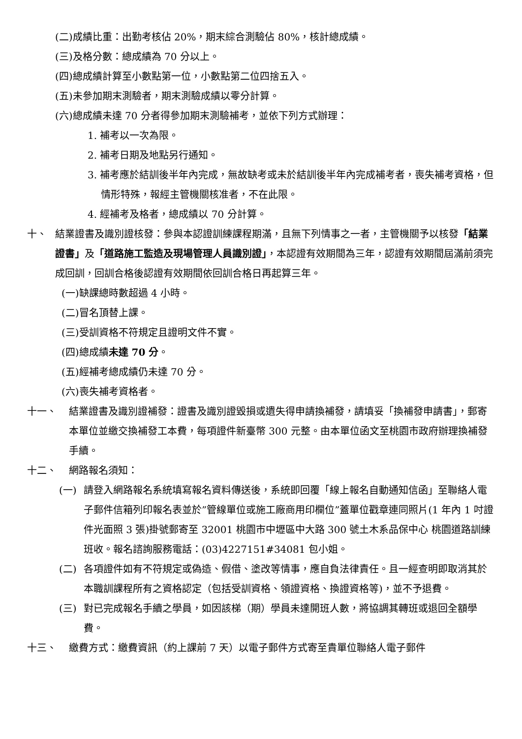(二)成績比重：出勤考核佔 20%，期末綜合測驗佔 80%，核計總成績。
(三)及格分數：總成績為 70 分以上。
(四)總成績計算至小數點第一位，小數點第二位四捨五入。
(五)未參加期末測驗者，期末測驗成績以零分計算。
(六)總成績未達 70 分者得參加期末測驗補考，並依下列方式辦理：
1. 補考以一次為限。
2. 補考日期及地點另行通知。
3. 補考應於結訓後半年內完成，無故缺考或未於結訓後半年內完成補考者，喪失補考資格，但情形特殊，報經主管機關核准者，不在此限。
4. 經補考及格者，總成績以 70 分計算。
十、 結業證書及識別證核發：參與本認證訓練課程期滿，且無下列情事之一者，主管機關予以核發「結業證書」及「道路施工監造及現場管理人員識別證」，本認證有效期間為三年，認證有效期間屆滿前須完成回訓，回訓合格後認證有效期間依回訓合格日再起算三年。
(一)缺課總時數超過 4 小時。
(二)冒名頂替上課。
(三)受訓資格不符規定且證明文件不實。
(四)總成績未達 70 分。
(五)經補考總成績仍未達 70 分。
(六)喪失補考資格者。
十一、 結業證書及識別證補發：證書及識別證毀損或遺失得申請換補發，請填妥「換補發申請書」，郵寄本單位並繳交換補發工本費，每項證件新臺幣 300 元整。由本單位函文至桃園市政府辦理換補發手續。
十二、 網路報名須知：
(一) 請登入網路報名系統填寫報名資料傳送後，系統即回覆「線上報名自動通知信函」至聯絡人電子郵件信箱列印報名表並於”管線單位或施工廠商用印欄位”蓋單位戳章連同照片(1 年內 1 吋證件光面照 3 張)掛號郵寄至 32001 桃園市中壢區中大路 300 號土木系品保中心 桃園道路訓練班收。報名諮詢服務電話：(03)4227151#34081 包小姐。
(二) 各項證件如有不符規定或偽造、假借、塗改等情事，應自負法律責任。且一經查明即取消其於本職訓課程所有之資格認定（包括受訓資格、領證資格、換證資格等)，並不予退費。
(三) 對已完成報名手續之學員，如因該梯（期）學員未達開班人數，將協調其轉班或退回全額學費。
十三、 繳費方式：繳費資訊（約上課前 7 天）以電子郵件方式寄至貴單位聯絡人電子郵件